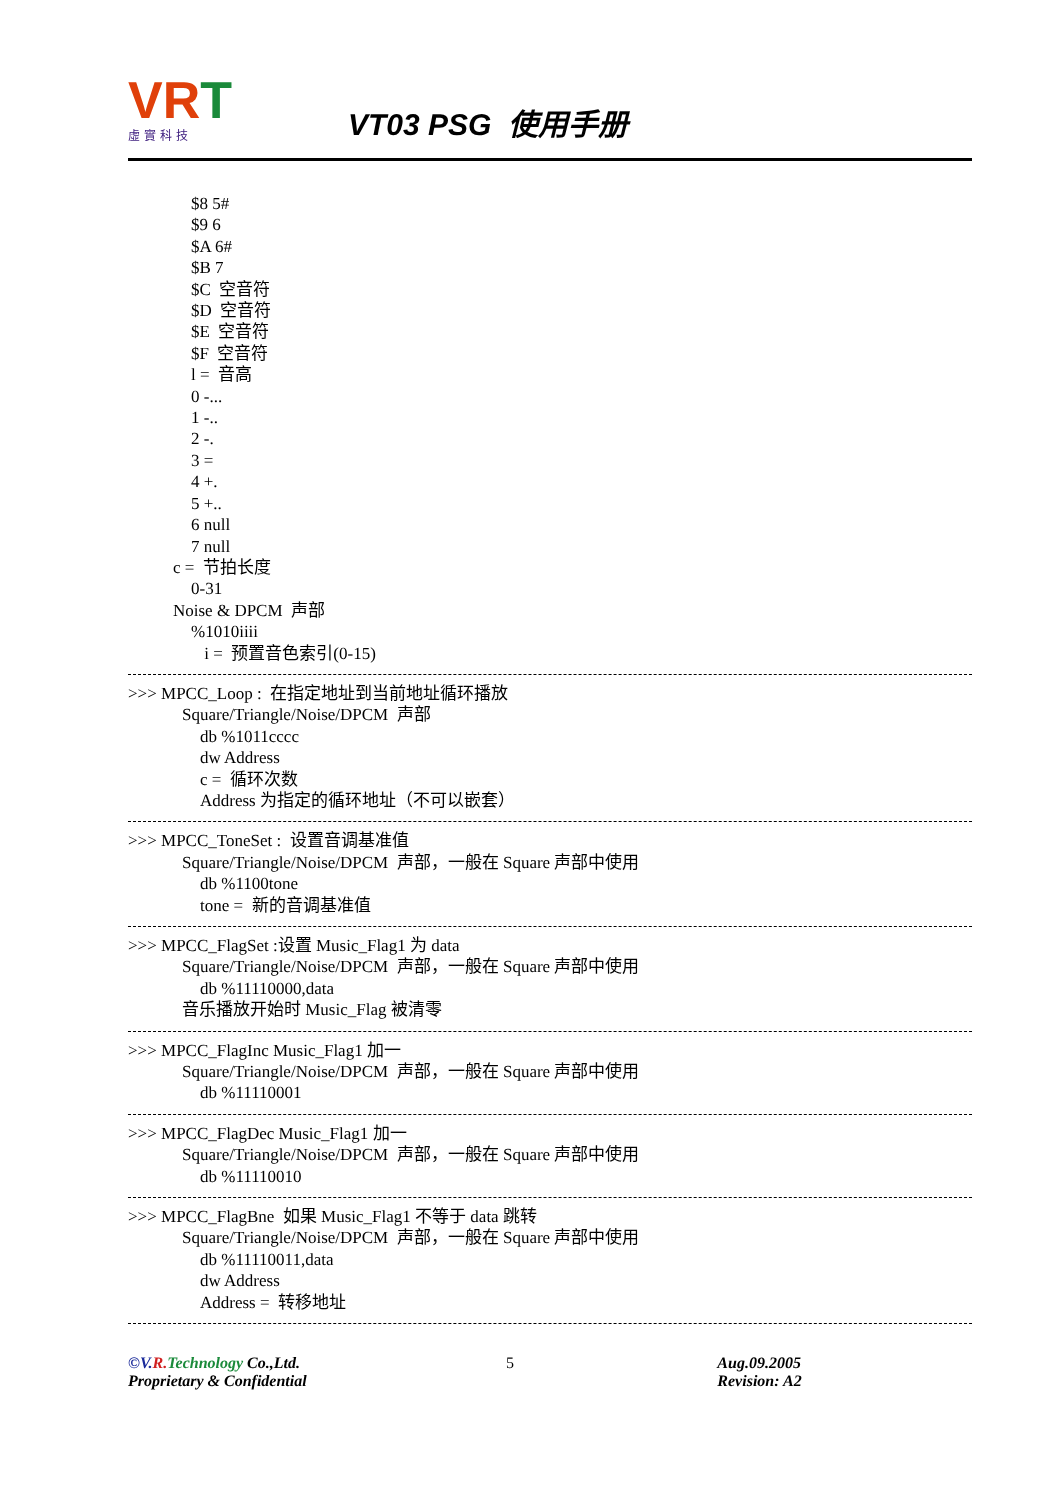VRT
虛實科技
VT03 PSG 使用手册
$8 5#
$9 6
$A 6#
$B 7
$C 空音符
$D 空音符
$E 空音符
$F 空音符
l = 音高
0 -...
1 -..
2 -.
3 =
4 +.
5 +..
6 null
7 null
c = 节拍长度
0-31
Noise & DPCM 声部
%1010iiii
i = 预置音色索引(0-15)
>>> MPCC_Loop : 在指定地址到当前地址循环播放
Square/Triangle/Noise/DPCM 声部
db %1011cccc
dw Address
c = 循环次数
Address 为指定的循环地址（不可以嵌套）
>>> MPCC_ToneSet : 设置音调基准值
Square/Triangle/Noise/DPCM 声部，一般在 Square 声部中使用
db %1100tone
tone = 新的音调基准值
>>> MPCC_FlagSet :设置 Music_Flag1 为 data
Square/Triangle/Noise/DPCM 声部，一般在 Square 声部中使用
db %11110000,data
音乐播放开始时 Music_Flag 被清零
>>> MPCC_FlagInc Music_Flag1 加一
Square/Triangle/Noise/DPCM 声部，一般在 Square 声部中使用
db %11110001
>>> MPCC_FlagDec Music_Flag1 加一
Square/Triangle/Noise/DPCM 声部，一般在 Square 声部中使用
db %11110010
>>> MPCC_FlagBne 如果 Music_Flag1 不等于 data 跳转
Square/Triangle/Noise/DPCM 声部，一般在 Square 声部中使用
db %11110011,data
dw Address
Address = 转移地址
©V. R. Technology Co.,Ltd.
Proprietary & Confidential
5 Aug.09.2005
Revision: A2